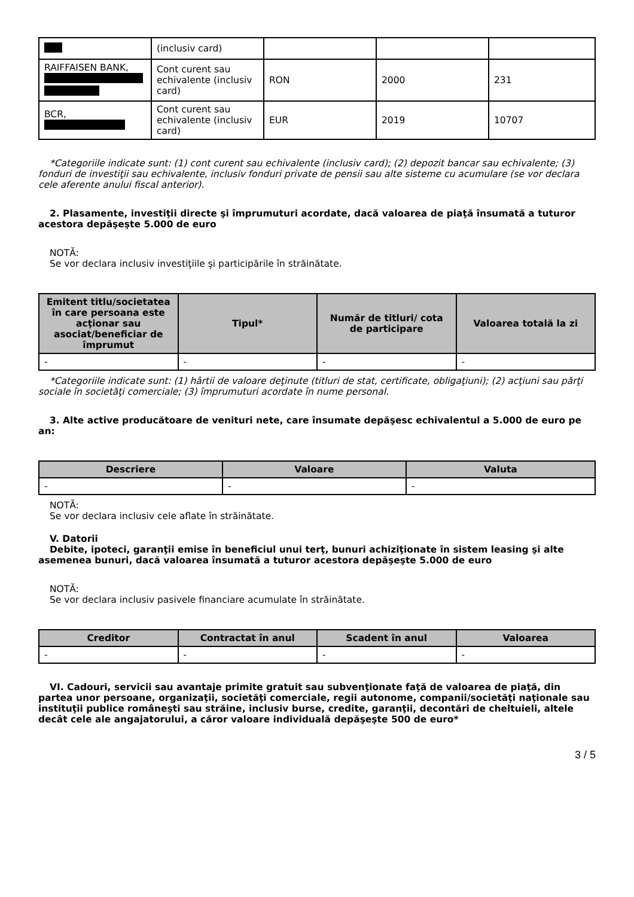| | (inclusiv card) | | | |
| RAIFFAISEN BANK, | Cont curent sau echivalente (inclusiv card) | RON | 2000 | 231 |
| BCR, | Cont curent sau echivalente (inclusiv card) | EUR | 2019 | 10707 |
*Categoriile indicate sunt: (1) cont curent sau echivalente (inclusiv card); (2) depozit bancar sau echivalente; (3) fonduri de investiţii sau echivalente, inclusiv fonduri private de pensii sau alte sisteme cu acumulare (se vor declara cele aferente anului fiscal anterior).
2. Plasamente, investiţii directe şi împrumuturi acordate, dacă valoarea de piaţă însumată a tuturor acestora depăşeşte 5.000 de euro
NOTĂ:
Se vor declara inclusiv investiţiile şi participările în străinătate.
| Emitent titlu/societatea în care persoana este acţionar sau asociat/beneficiar de împrumut | Tipul* | Număr de titluri/ cota de participare | Valoarea totală la zi |
| --- | --- | --- | --- |
| - | - | - | - |
*Categoriile indicate sunt: (1) hârtii de valoare deţinute (titluri de stat, certificate, obligaţiuni); (2) acţiuni sau părţi sociale în societăţi comerciale; (3) împrumuturi acordate în nume personal.
3. Alte active producătoare de venituri nete, care însumate depăşesc echivalentul a 5.000 de euro pe an:
| Descriere | Valoare | Valuta |
| --- | --- | --- |
| - | - | - |
NOTĂ:
Se vor declara inclusiv cele aflate în străinătate.
V. Datorii
Debite, ipoteci, garanţii emise în beneficiul unui terţ, bunuri achiziţionate în sistem leasing şi alte asemenea bunuri, dacă valoarea însumată a tuturor acestora depăşeşte 5.000 de euro
NOTĂ:
Se vor declara inclusiv pasivele financiare acumulate în străinătate.
| Creditor | Contractat în anul | Scadent în anul | Valoarea |
| --- | --- | --- | --- |
| - | - | - | - |
VI. Cadouri, servicii sau avantaje primite gratuit sau subvenţionate faţă de valoarea de piaţă, din partea unor persoane, organizaţii, societăţi comerciale, regii autonome, companii/societăţi naţionale sau instituţii publice româneşti sau străine, inclusiv burse, credite, garanţii, decontări de cheltuieli, altele decât cele ale angajatorului, a căror valoare individuală depăşeşte 500 de euro*
3 / 5